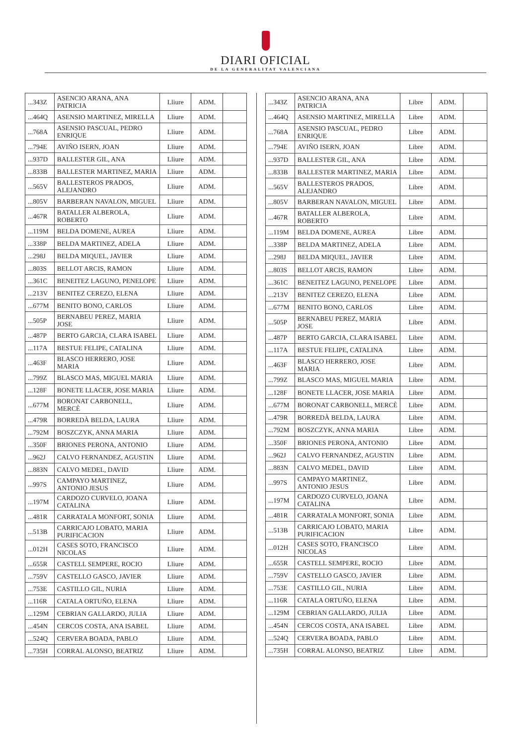DIARI OFICIAL
DE LA GENERALITAT VALENCIANA
| ...343Z | ASENCIO ARANA, ANA PATRICIA | Lliure | ADM. | |
| ...464Q | ASENSIO MARTINEZ, MIRELLA | Lliure | ADM. | |
| ...768A | ASENSIO PASCUAL, PEDRO ENRIQUE | Lliure | ADM. | |
| ...794E | AVIÑO ISERN, JOAN | Lliure | ADM. | |
| ...937D | BALLESTER GIL, ANA | Lliure | ADM. | |
| ...833B | BALLESTER MARTINEZ, MARIA | Lliure | ADM. | |
| ...565V | BALLESTEROS PRADOS, ALEJANDRO | Lliure | ADM. | |
| ...805V | BARBERAN NAVALON, MIGUEL | Lliure | ADM. | |
| ...467R | BATALLER ALBEROLA, ROBERTO | Lliure | ADM. | |
| ...119M | BELDA DOMENE, AUREA | Lliure | ADM. | |
| ...338P | BELDA MARTINEZ, ADELA | Lliure | ADM. | |
| ...298J | BELDA MIQUEL, JAVIER | Lliure | ADM. | |
| ...803S | BELLOT ARCIS, RAMON | Lliure | ADM. | |
| ...361C | BENEITEZ LAGUNO, PENELOPE | Lliure | ADM. | |
| ...213V | BENITEZ CEREZO, ELENA | Lliure | ADM. | |
| ...677M | BENITO BONO, CARLOS | Lliure | ADM. | |
| ...505P | BERNABEU PEREZ, MARIA JOSE | Lliure | ADM. | |
| ...487P | BERTO GARCIA, CLARA ISABEL | Lliure | ADM. | |
| ...117A | BESTUE FELIPE, CATALINA | Lliure | ADM. | |
| ...463F | BLASCO HERRERO, JOSE MARIA | Lliure | ADM. | |
| ...799Z | BLASCO MAS, MIGUEL MARIA | Lliure | ADM. | |
| ...128F | BONETE LLACER, JOSE MARIA | Lliure | ADM. | |
| ...677M | BORONAT CARBONELL, MERCÈ | Lliure | ADM. | |
| ...479R | BORREDÀ BELDA, LAURA | Lliure | ADM. | |
| ...792M | BOSZCZYK, ANNA MARIA | Lliure | ADM. | |
| ...350F | BRIONES PERONA, ANTONIO | Lliure | ADM. | |
| ...962J | CALVO FERNANDEZ, AGUSTIN | Lliure | ADM. | |
| ...883N | CALVO MEDEL, DAVID | Lliure | ADM. | |
| ...997S | CAMPAYO MARTINEZ, ANTONIO JESUS | Lliure | ADM. | |
| ...197M | CARDOZO CURVELO, JOANA CATALINA | Lliure | ADM. | |
| ...481R | CARRATALA MONFORT, SONIA | Lliure | ADM. | |
| ...513B | CARRICAJO LOBATO, MARIA PURIFICACION | Lliure | ADM. | |
| ...012H | CASES SOTO, FRANCISCO NICOLAS | Lliure | ADM. | |
| ...655R | CASTELL SEMPERE, ROCIO | Lliure | ADM. | |
| ...759V | CASTELLO GASCO, JAVIER | Lliure | ADM. | |
| ...753E | CASTILLO GIL, NURIA | Lliure | ADM. | |
| ...116R | CATALA ORTUÑO, ELENA | Lliure | ADM. | |
| ...129M | CEBRIAN GALLARDO, JULIA | Lliure | ADM. | |
| ...454N | CERCOS COSTA, ANA ISABEL | Lliure | ADM. | |
| ...524Q | CERVERA BOADA, PABLO | Lliure | ADM. | |
| ...735H | CORRAL ALONSO, BEATRIZ | Lliure | ADM. | |
| ...343Z | ASENCIO ARANA, ANA PATRICIA | Libre | ADM. | |
| ...464Q | ASENSIO MARTINEZ, MIRELLA | Libre | ADM. | |
| ...768A | ASENSIO PASCUAL, PEDRO ENRIQUE | Libre | ADM. | |
| ...794E | AVIÑO ISERN, JOAN | Libre | ADM. | |
| ...937D | BALLESTER GIL, ANA | Libre | ADM. | |
| ...833B | BALLESTER MARTINEZ, MARIA | Libre | ADM. | |
| ...565V | BALLESTEROS PRADOS, ALEJANDRO | Libre | ADM. | |
| ...805V | BARBERAN NAVALON, MIGUEL | Libre | ADM. | |
| ...467R | BATALLER ALBEROLA, ROBERTO | Libre | ADM. | |
| ...119M | BELDA DOMENE, AUREA | Libre | ADM. | |
| ...338P | BELDA MARTINEZ, ADELA | Libre | ADM. | |
| ...298J | BELDA MIQUEL, JAVIER | Libre | ADM. | |
| ...803S | BELLOT ARCIS, RAMON | Libre | ADM. | |
| ...361C | BENEITEZ LAGUNO, PENELOPE | Libre | ADM. | |
| ...213V | BENITEZ CEREZO, ELENA | Libre | ADM. | |
| ...677M | BENITO BONO, CARLOS | Libre | ADM. | |
| ...505P | BERNABEU PEREZ, MARIA JOSE | Libre | ADM. | |
| ...487P | BERTO GARCIA, CLARA ISABEL | Libre | ADM. | |
| ...117A | BESTUE FELIPE, CATALINA | Libre | ADM. | |
| ...463F | BLASCO HERRERO, JOSE MARIA | Libre | ADM. | |
| ...799Z | BLASCO MAS, MIGUEL MARIA | Libre | ADM. | |
| ...128F | BONETE LLACER, JOSE MARIA | Libre | ADM. | |
| ...677M | BORONAT CARBONELL, MERCÈ | Libre | ADM. | |
| ...479R | BORREDÀ BELDA, LAURA | Libre | ADM. | |
| ...792M | BOSZCZYK, ANNA MARIA | Libre | ADM. | |
| ...350F | BRIONES PERONA, ANTONIO | Libre | ADM. | |
| ...962J | CALVO FERNANDEZ, AGUSTIN | Libre | ADM. | |
| ...883N | CALVO MEDEL, DAVID | Libre | ADM. | |
| ...997S | CAMPAYO MARTINEZ, ANTONIO JESUS | Libre | ADM. | |
| ...197M | CARDOZO CURVELO, JOANA CATALINA | Libre | ADM. | |
| ...481R | CARRATALA MONFORT, SONIA | Libre | ADM. | |
| ...513B | CARRICAJO LOBATO, MARIA PURIFICACION | Libre | ADM. | |
| ...012H | CASES SOTO, FRANCISCO NICOLAS | Libre | ADM. | |
| ...655R | CASTELL SEMPERE, ROCIO | Libre | ADM. | |
| ...759V | CASTELLO GASCO, JAVIER | Libre | ADM. | |
| ...753E | CASTILLO GIL, NURIA | Libre | ADM. | |
| ...116R | CATALA ORTUÑO, ELENA | Libre | ADM. | |
| ...129M | CEBRIAN GALLARDO, JULIA | Libre | ADM. | |
| ...454N | CERCOS COSTA, ANA ISABEL | Libre | ADM. | |
| ...524Q | CERVERA BOADA, PABLO | Libre | ADM. | |
| ...735H | CORRAL ALONSO, BEATRIZ | Libre | ADM. | |